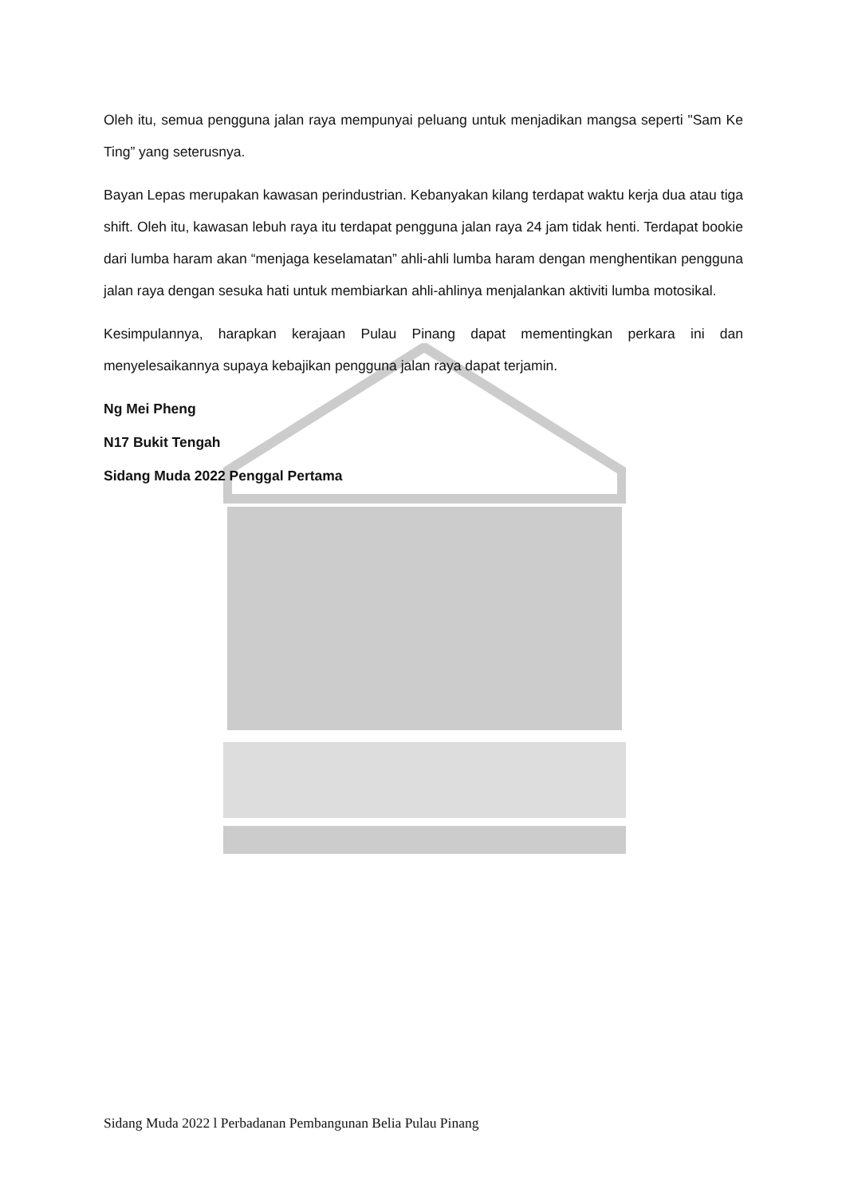Oleh itu, semua pengguna jalan raya mempunyai peluang untuk menjadikan mangsa seperti "Sam Ke Ting” yang seterusnya.
Bayan Lepas merupakan kawasan perindustrian. Kebanyakan kilang terdapat waktu kerja dua atau tiga shift. Oleh itu, kawasan lebuh raya itu terdapat pengguna jalan raya 24 jam tidak henti. Terdapat bookie dari lumba haram akan “menjaga keselamatan” ahli-ahli lumba haram dengan menghentikan pengguna jalan raya dengan sesuka hati untuk membiarkan ahli-ahlinya menjalankan aktiviti lumba motosikal.
Kesimpulannya, harapkan kerajaan Pulau Pinang dapat mementingkan perkara ini dan menyelesaikannya supaya kebajikan pengguna jalan raya dapat terjamin.
Ng Mei Pheng
N17 Bukit Tengah
Sidang Muda 2022 Penggal Pertama
Sidang Muda 2022 l Perbadanan Pembangunan Belia Pulau Pinang